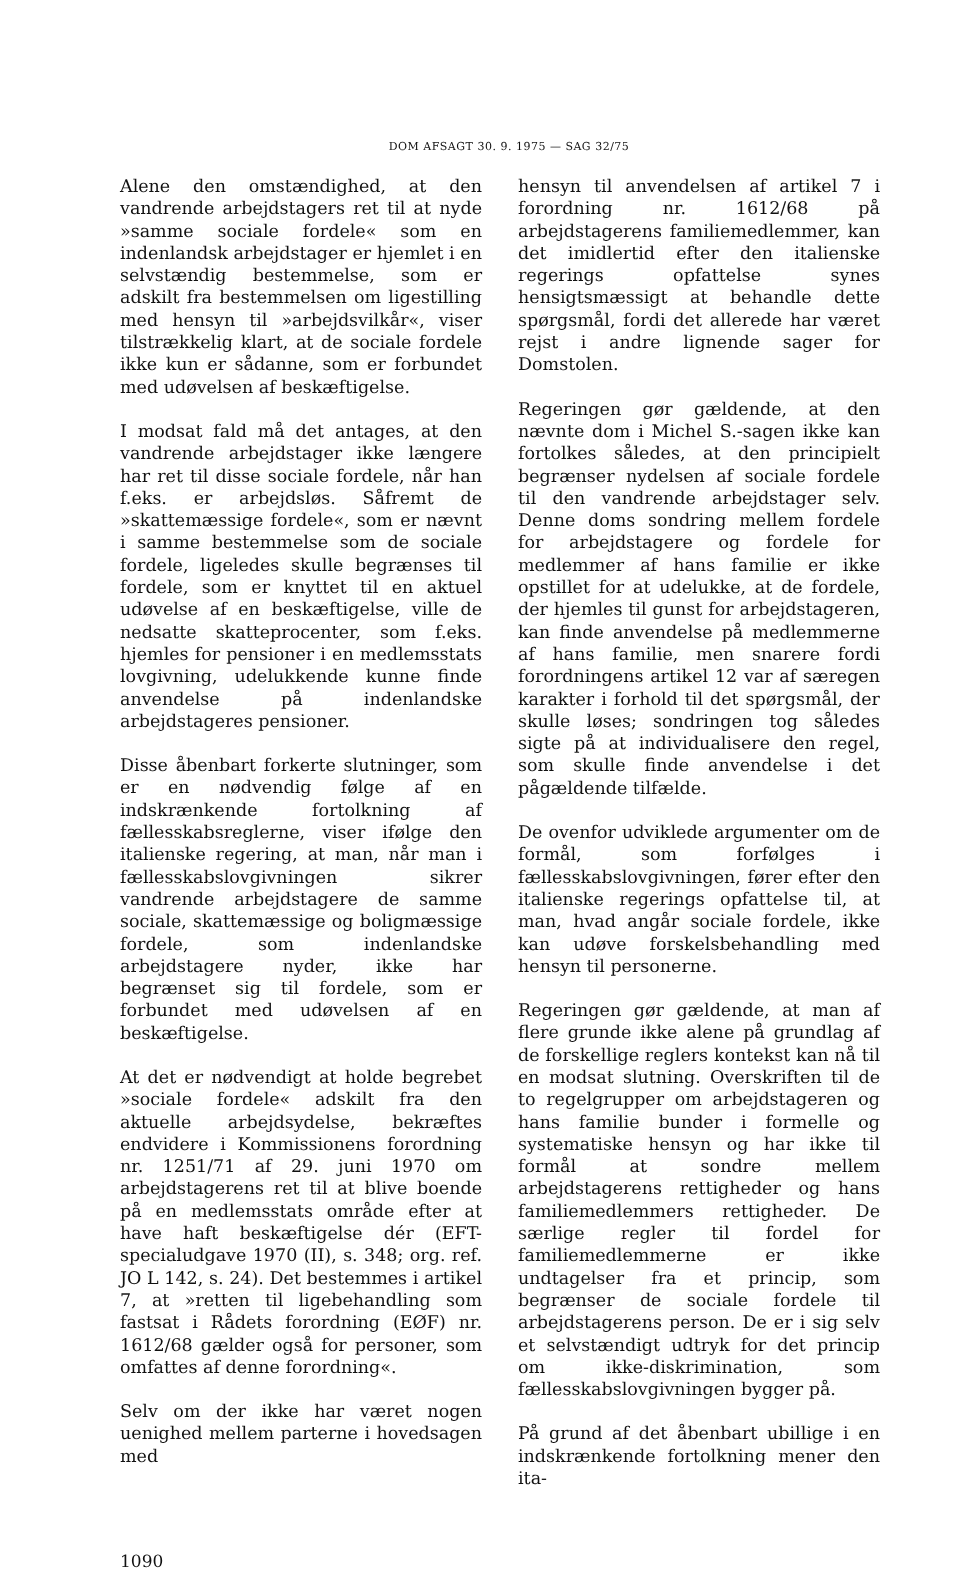DOM AFSAGT 30. 9. 1975 — SAG 32/75
Alene den omstændighed, at den vandrende arbejdstagers ret til at nyde »samme sociale fordele« som en indenlandsk arbejdstager er hjemlet i en selvstændig bestemmelse, som er adskilt fra bestemmelsen om ligestilling med hensyn til »arbejdsvilkår«, viser tilstrækkelig klart, at de sociale fordele ikke kun er sådanne, som er forbundet med udøvelsen af beskæftigelse.
I modsat fald må det antages, at den vandrende arbejdstager ikke længere har ret til disse sociale fordele, når han f.eks. er arbejdsløs. Såfremt de »skattemæssige fordele«, som er nævnt i samme bestemmelse som de sociale fordele, ligeledes skulle begrænses til fordele, som er knyttet til en aktuel udøvelse af en beskæftigelse, ville de nedsatte skatteprocenter, som f.eks. hjemles for pensioner i en medlemsstats lovgivning, udelukkende kunne finde anvendelse på indenlandske arbejdstageres pensioner.
Disse åbenbart forkerte slutninger, som er en nødvendig følge af en indskrænkende fortolkning af fællesskabsreglerne, viser ifølge den italienske regering, at man, når man i fællesskabslovgivningen sikrer vandrende arbejdstagere de samme sociale, skattemæssige og boligmæssige fordele, som indenlandske arbejdstagere nyder, ikke har begrænset sig til fordele, som er forbundet med udøvelsen af en beskæftigelse.
At det er nødvendigt at holde begrebet »sociale fordele« adskilt fra den aktuelle arbejdsydelse, bekræftes endvidere i Kommissionens forordning nr. 1251/71 af 29. juni 1970 om arbejdstagerens ret til at blive boende på en medlemsstats område efter at have haft beskæftigelse dér (EFT-specialudgave 1970 (II), s. 348; org. ref. JO L 142, s. 24). Det bestemmes i artikel 7, at »retten til ligebehandling som fastsat i Rådets forordning (EØF) nr. 1612/68 gælder også for personer, som omfattes af denne forordning«.
Selv om der ikke har været nogen uenighed mellem parterne i hovedsagen med
hensyn til anvendelsen af artikel 7 i forordning nr. 1612/68 på arbejdstagerens familiemedlemmer, kan det imidlertid efter den italienske regerings opfattelse synes hensigtsmæssigt at behandle dette spørgsmål, fordi det allerede har været rejst i andre lignende sager for Domstolen.
Regeringen gør gældende, at den nævnte dom i Michel S.-sagen ikke kan fortolkes således, at den principielt begrænser nydelsen af sociale fordele til den vandrende arbejdstager selv. Denne doms sondring mellem fordele for arbejdstagere og fordele for medlemmer af hans familie er ikke opstillet for at udelukke, at de fordele, der hjemles til gunst for arbejdstageren, kan finde anvendelse på medlemmerne af hans familie, men snarere fordi forordningens artikel 12 var af særegen karakter i forhold til det spørgsmål, der skulle løses; sondringen tog således sigte på at individualisere den regel, som skulle finde anvendelse i det pågældende tilfælde.
De ovenfor udviklede argumenter om de formål, som forfølges i fællesskabslovgivningen, fører efter den italienske regerings opfattelse til, at man, hvad angår sociale fordele, ikke kan udøve forskelsbehandling med hensyn til personerne.
Regeringen gør gældende, at man af flere grunde ikke alene på grundlag af de forskellige reglers kontekst kan nå til en modsat slutning. Overskriften til de to regelgrupper om arbejdstageren og hans familie bunder i formelle og systematiske hensyn og har ikke til formål at sondre mellem arbejdstagerens rettigheder og hans familiemedlemmers rettigheder. De særlige regler til fordel for familiemedlemmerne er ikke undtagelser fra et princip, som begrænser de sociale fordele til arbejdstagerens person. De er i sig selv et selvstændigt udtryk for det princip om ikke-diskrimination, som fællesskabslovgivningen bygger på.
På grund af det åbenbart ubillige i en indskrænkende fortolkning mener den ita-
1090